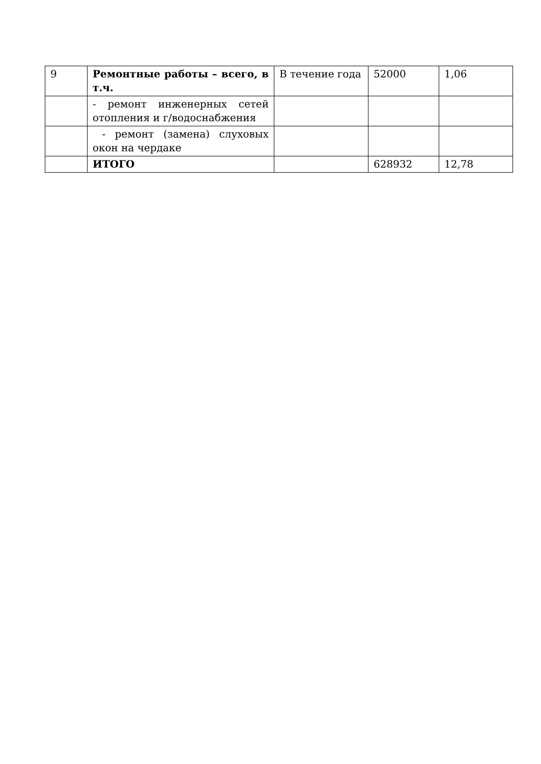| 9 | Ремонтные работы – всего, в т.ч. | В течение года | 52000 | 1,06 |
| | - ремонт инженерных сетей отопления и г/водоснабжения | | | |
| | - ремонт (замена) слуховых окон на чердаке | | | |
| | ИТОГО | | 628932 | 12,78 |